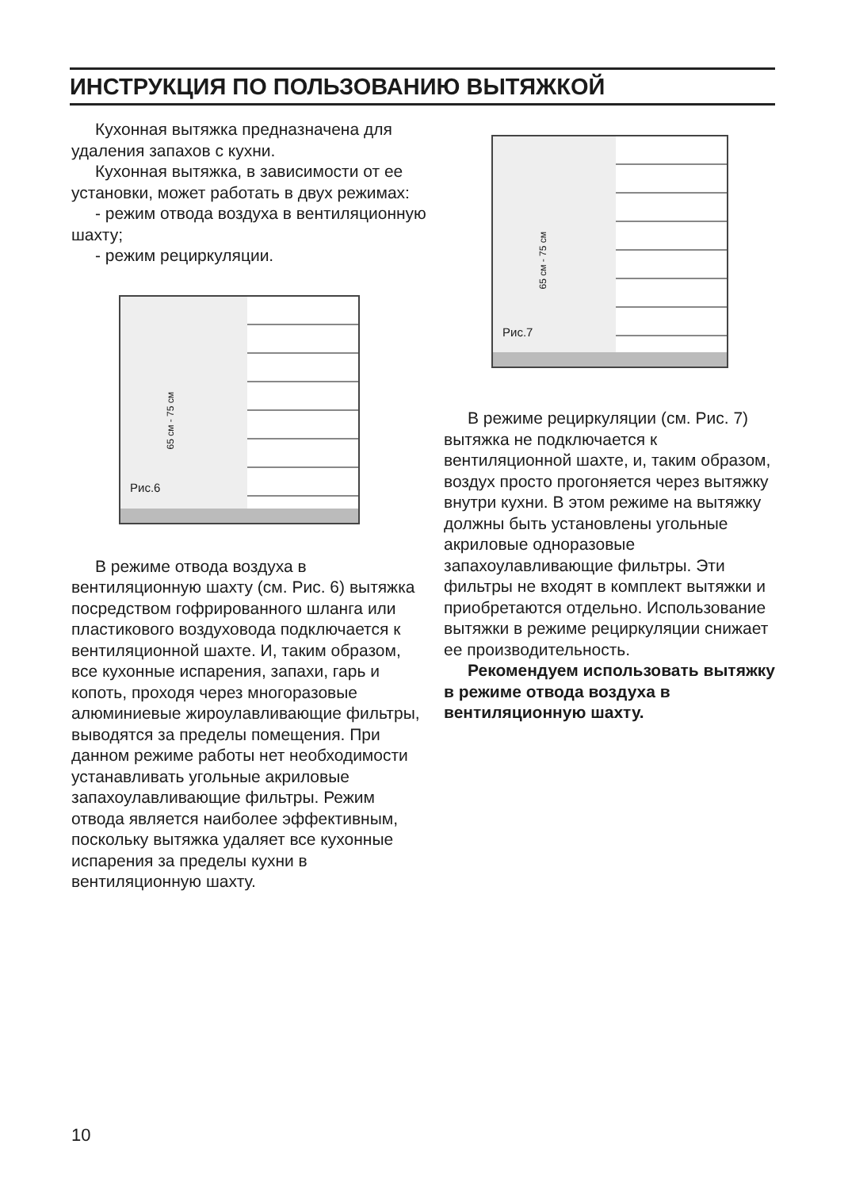ИНСТРУКЦИЯ ПО ПОЛЬЗОВАНИЮ ВЫТЯЖКОЙ
Кухонная вытяжка предназначена для удаления запахов с кухни.
Кухонная вытяжка, в зависимости от ее установки, может работать в двух режимах:
- режим отвода воздуха в вентиляционную шахту;
- режим рециркуляции.
65 см - 75 см
Рис.6
В режиме отвода воздуха в вентиляционную шахту (см. Рис. 6) вытяжка посредством гофрированного шланга или пластикового воздуховода подключается к вентиляционной шахте. И, таким образом, все кухонные испарения, запахи, гарь и копоть, проходя через многоразовые алюминиевые жироулавливающие фильтры, выводятся за пределы помещения. При данном режиме работы нет необходимости устанавливать угольные акриловые запахоулавливающие фильтры. Режим отвода является наиболее эффективным, поскольку вытяжка удаляет все кухонные испарения за пределы кухни в вентиляционную шахту.
65 см - 75 см
Рис.7
В режиме рециркуляции (см. Рис. 7) вытяжка не подключается к вентиляционной шахте, и, таким образом, воздух просто прогоняется через вытяжку внутри кухни. В этом режиме на вытяжку должны быть установлены угольные акриловые одноразовые запахоулавливающие фильтры. Эти фильтры не входят в комплект вытяжки и приобретаются отдельно. Использование вытяжки в режиме рециркуляции снижает ее производительность.
Рекомендуем использовать вытяжку в режиме отвода воздуха в вентиляционную шахту.
10